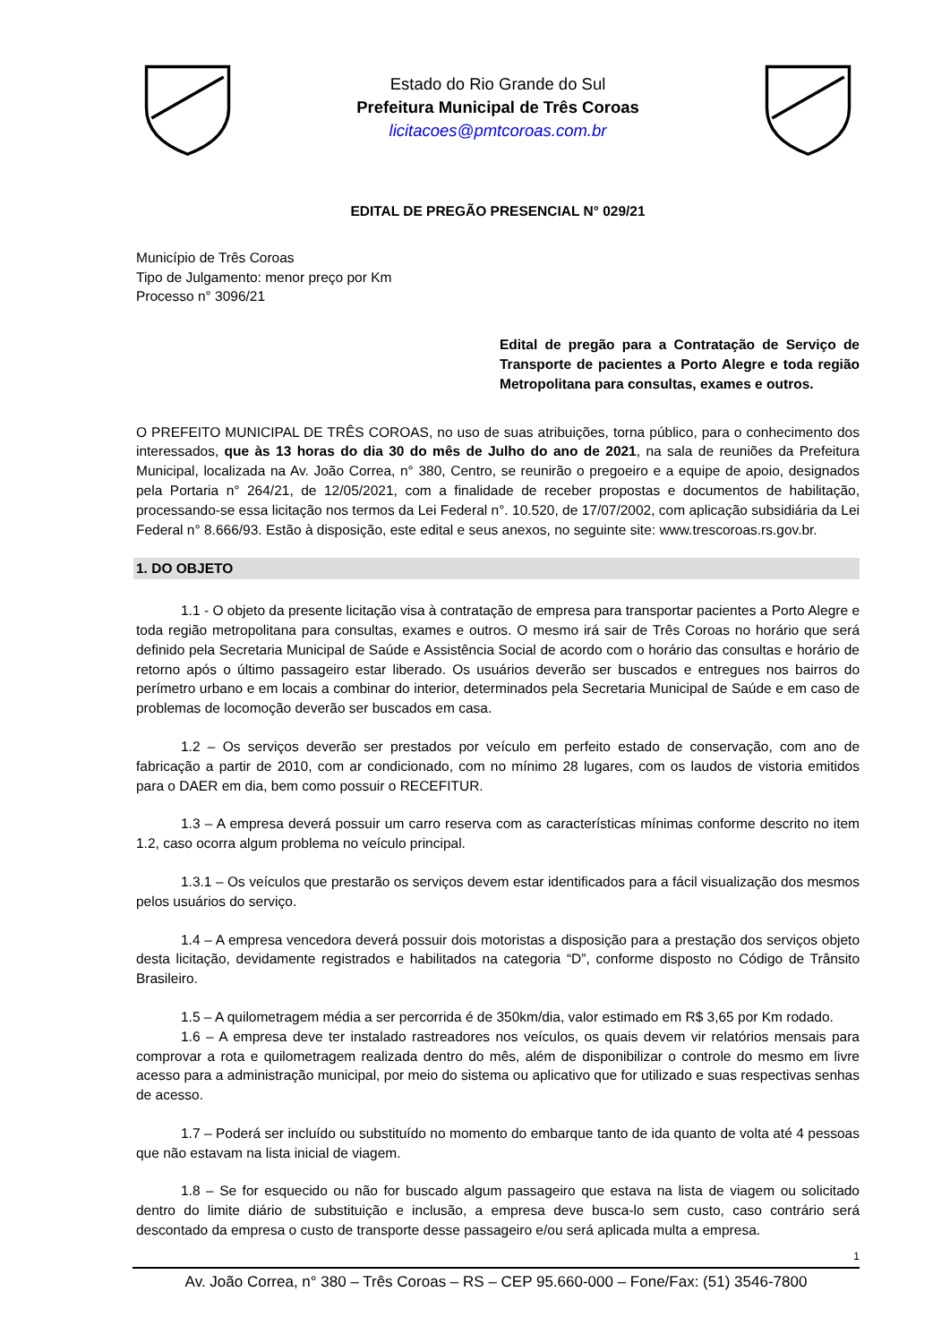Estado do Rio Grande do Sul
Prefeitura Municipal de Três Coroas
licitacoes@pmtcoroas.com.br
EDITAL DE PREGÃO PRESENCIAL N° 029/21
Município de Três Coroas
Tipo de Julgamento: menor preço por Km
Processo n° 3096/21
Edital de pregão para a Contratação de Serviço de Transporte de pacientes a Porto Alegre e toda região Metropolitana para consultas, exames e outros.
O PREFEITO MUNICIPAL DE TRÊS COROAS, no uso de suas atribuições, torna público, para o conhecimento dos interessados, que às 13 horas do dia 30 do mês de Julho do ano de 2021, na sala de reuniões da Prefeitura Municipal, localizada na Av. João Correa, n° 380, Centro, se reunirão o pregoeiro e a equipe de apoio, designados pela Portaria n° 264/21, de 12/05/2021, com a finalidade de receber propostas e documentos de habilitação, processando-se essa licitação nos termos da Lei Federal n°. 10.520, de 17/07/2002, com aplicação subsidiária da Lei Federal n° 8.666/93. Estão à disposição, este edital e seus anexos, no seguinte site: www.trescoroas.rs.gov.br.
1. DO OBJETO
1.1 - O objeto da presente licitação visa à contratação de empresa para transportar pacientes a Porto Alegre e toda região metropolitana para consultas, exames e outros. O mesmo irá sair de Três Coroas no horário que será definido pela Secretaria Municipal de Saúde e Assistência Social de acordo com o horário das consultas e horário de retorno após o último passageiro estar liberado. Os usuários deverão ser buscados e entregues nos bairros do perímetro urbano e em locais a combinar do interior, determinados pela Secretaria Municipal de Saúde e em caso de problemas de locomoção deverão ser buscados em casa.
1.2 – Os serviços deverão ser prestados por veículo em perfeito estado de conservação, com ano de fabricação a partir de 2010, com ar condicionado, com no mínimo 28 lugares, com os laudos de vistoria emitidos para o DAER em dia, bem como possuir o RECEFITUR.
1.3 – A empresa deverá possuir um carro reserva com as características mínimas conforme descrito no item 1.2, caso ocorra algum problema no veículo principal.
1.3.1 – Os veículos que prestarão os serviços devem estar identificados para a fácil visualização dos mesmos pelos usuários do serviço.
1.4 – A empresa vencedora deverá possuir dois motoristas a disposição para a prestação dos serviços objeto desta licitação, devidamente registrados e habilitados na categoria “D”, conforme disposto no Código de Trânsito Brasileiro.
1.5 – A quilometragem média a ser percorrida é de 350km/dia, valor estimado em R$ 3,65 por Km rodado.
1.6 – A empresa deve ter instalado rastreadores nos veículos, os quais devem vir relatórios mensais para comprovar a rota e quilometragem realizada dentro do mês, além de disponibilizar o controle do mesmo em livre acesso para a administração municipal, por meio do sistema ou aplicativo que for utilizado e suas respectivas senhas de acesso.
1.7 – Poderá ser incluído ou substituído no momento do embarque tanto de ida quanto de volta até 4 pessoas que não estavam na lista inicial de viagem.
1.8 – Se for esquecido ou não for buscado algum passageiro que estava na lista de viagem ou solicitado dentro do limite diário de substituição e inclusão, a empresa deve busca-lo sem custo, caso contrário será descontado da empresa o custo de transporte desse passageiro e/ou será aplicada multa a empresa.
1
Av. João Correa, n° 380 – Três Coroas – RS – CEP 95.660-000 – Fone/Fax: (51) 3546-7800